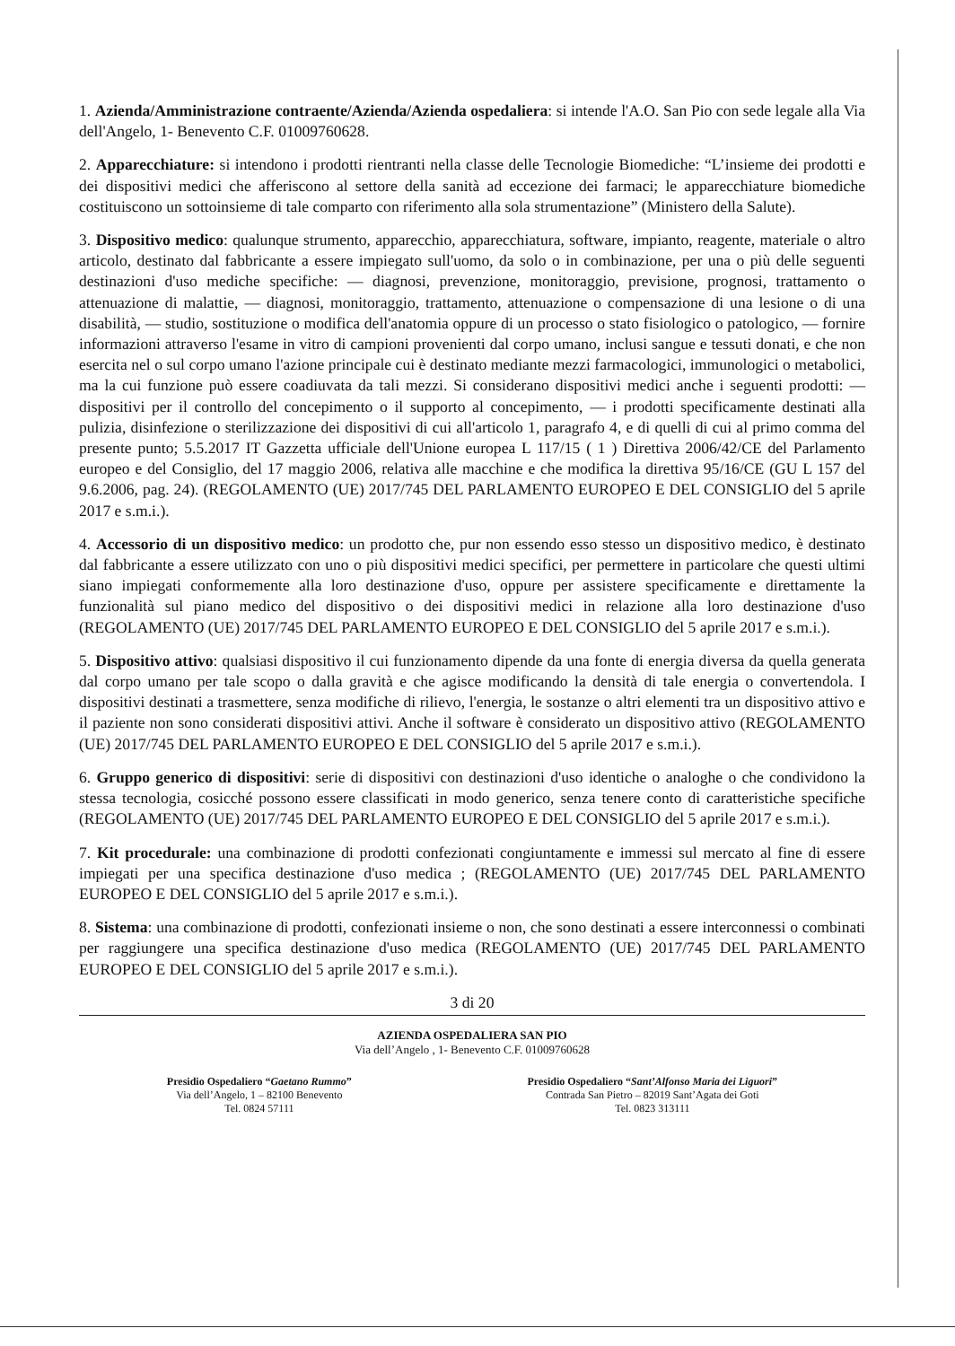1. Azienda/Amministrazione contraente/Azienda/Azienda ospedaliera: si intende l'A.O. San Pio con sede legale alla Via dell'Angelo, 1- Benevento C.F. 01009760628.
2. Apparecchiature: si intendono i prodotti rientranti nella classe delle Tecnologie Biomediche: “L’insieme dei prodotti e dei dispositivi medici che afferiscono al settore della sanità ad eccezione dei farmaci; le apparecchiature biomediche costituiscono un sottoinsieme di tale comparto con riferimento alla sola strumentazione” (Ministero della Salute).
3. Dispositivo medico: qualunque strumento, apparecchio, apparecchiatura, software, impianto, reagente, materiale o altro articolo, destinato dal fabbricante a essere impiegato sull'uomo, da solo o in combinazione, per una o più delle seguenti destinazioni d'uso mediche specifiche: — diagnosi, prevenzione, monitoraggio, previsione, prognosi, trattamento o attenuazione di malattie, — diagnosi, monitoraggio, trattamento, attenuazione o compensazione di una lesione o di una disabilità, — studio, sostituzione o modifica dell'anatomia oppure di un processo o stato fisiologico o patologico, — fornire informazioni attraverso l'esame in vitro di campioni provenienti dal corpo umano, inclusi sangue e tessuti donati, e che non esercita nel o sul corpo umano l'azione principale cui è destinato mediante mezzi farmacologici, immunologici o metabolici, ma la cui funzione può essere coadiuvata da tali mezzi. Si considerano dispositivi medici anche i seguenti prodotti: — dispositivi per il controllo del concepimento o il supporto al concepimento, — i prodotti specificamente destinati alla pulizia, disinfezione o sterilizzazione dei dispositivi di cui all'articolo 1, paragrafo 4, e di quelli di cui al primo comma del presente punto; 5.5.2017 IT Gazzetta ufficiale dell'Unione europea L 117/15 ( 1 ) Direttiva 2006/42/CE del Parlamento europeo e del Consiglio, del 17 maggio 2006, relativa alle macchine e che modifica la direttiva 95/16/CE (GU L 157 del 9.6.2006, pag. 24). (REGOLAMENTO (UE) 2017/745 DEL PARLAMENTO EUROPEO E DEL CONSIGLIO del 5 aprile 2017 e s.m.i.).
4. Accessorio di un dispositivo medico: un prodotto che, pur non essendo esso stesso un dispositivo medico, è destinato dal fabbricante a essere utilizzato con uno o più dispositivi medici specifici, per permettere in particolare che questi ultimi siano impiegati conformemente alla loro destinazione d'uso, oppure per assistere specificamente e direttamente la funzionalità sul piano medico del dispositivo o dei dispositivi medici in relazione alla loro destinazione d'uso (REGOLAMENTO (UE) 2017/745 DEL PARLAMENTO EUROPEO E DEL CONSIGLIO del 5 aprile 2017 e s.m.i.).
5. Dispositivo attivo: qualsiasi dispositivo il cui funzionamento dipende da una fonte di energia diversa da quella generata dal corpo umano per tale scopo o dalla gravità e che agisce modificando la densità di tale energia o convertendola. I dispositivi destinati a trasmettere, senza modifiche di rilievo, l'energia, le sostanze o altri elementi tra un dispositivo attivo e il paziente non sono considerati dispositivi attivi. Anche il software è considerato un dispositivo attivo (REGOLAMENTO (UE) 2017/745 DEL PARLAMENTO EUROPEO E DEL CONSIGLIO del 5 aprile 2017 e s.m.i.).
6. Gruppo generico di dispositivi: serie di dispositivi con destinazioni d'uso identiche o analoghe o che condividono la stessa tecnologia, cosicché possono essere classificati in modo generico, senza tenere conto di caratteristiche specifiche (REGOLAMENTO (UE) 2017/745 DEL PARLAMENTO EUROPEO E DEL CONSIGLIO del 5 aprile 2017 e s.m.i.).
7. Kit procedurale: una combinazione di prodotti confezionati congiuntamente e immessi sul mercato al fine di essere impiegati per una specifica destinazione d'uso medica ; (REGOLAMENTO (UE) 2017/745 DEL PARLAMENTO EUROPEO E DEL CONSIGLIO del 5 aprile 2017 e s.m.i.).
8. Sistema: una combinazione di prodotti, confezionati insieme o non, che sono destinati a essere interconnessi o combinati per raggiungere una specifica destinazione d'uso medica (REGOLAMENTO (UE) 2017/745 DEL PARLAMENTO EUROPEO E DEL CONSIGLIO del 5 aprile 2017 e s.m.i.).
3 di 20
AZIENDA OSPEDALIERA SAN PIO
Via dell’Angelo , 1- Benevento C.F. 01009760628
Presidio Ospedaliero “Gaetano Rummo”
Via dell’Angelo, 1 – 82100 Benevento
Tel. 0824 57111
Presidio Ospedaliero “Sant’Alfonso Maria dei Liguori”
Contrada San Pietro – 82019 Sant’Agata dei Goti
Tel. 0823 313111